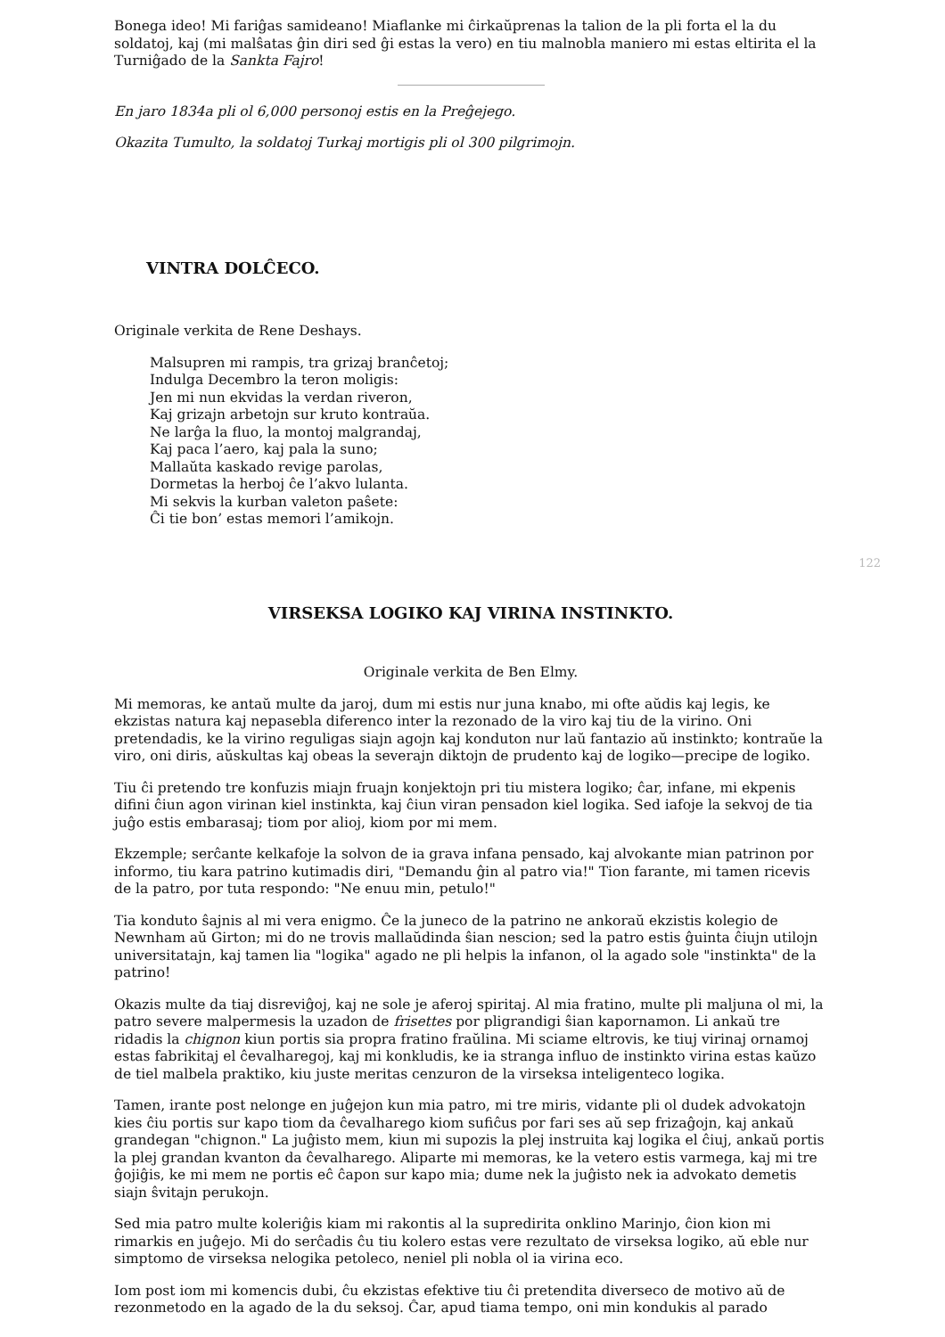Bonega ideo! Mi fariĝas samideano! Miaflanke mi ĉirkaŭprenas la talion de la pli forta el la du soldatoj, kaj (mi malŝatas ĝin diri sed ĝi estas la vero) en tiu malnobla maniero mi estas eltirita el la Turniĝado de la Sankta Fajro!
En jaro 1834a pli ol 6,000 personoj estis en la Preĝejego.
Okazita Tumulto, la soldatoj Turkaj mortigis pli ol 300 pilgrimojn.
VINTRA DOLĈECO.
Originale verkita de Rene Deshays.
Malsupren mi rampis, tra grizaj branĉetoj;
Indulga Decembro la teron moligis:
Jen mi nun ekvidas la verdan riveron,
Kaj grizajn arbetojn sur kruto kontraŭa.
Ne larĝa la fluo, la montoj malgrandaj,
Kaj paca l’aero, kaj pala la suno;
Mallaŭta kaskado revige parolas,
Dormetas la herboj ĉe l’akvo lulanta.
Mi sekvis la kurban valeton paŝete:
Ĉi tie bon’ estas memori l’amikojn.
122
VIRSEKSA LOGIKO KAJ VIRINA INSTINKTO.
Originale verkita de Ben Elmy.
Mi memoras, ke antaŭ multe da jaroj, dum mi estis nur juna knabo, mi ofte aŭdis kaj legis, ke ekzistas natura kaj nepasebla diferenco inter la rezonado de la viro kaj tiu de la virino. Oni pretendadis, ke la virino reguligas siajn agojn kaj konduton nur laŭ fantazio aŭ instinkto; kontraŭe la viro, oni diris, aŭskultas kaj obeas la severajn diktojn de prudento kaj de logiko—precipe de logiko.
Tiu ĉi pretendo tre konfuzis miajn fruajn konjektojn pri tiu mistera logiko; ĉar, infane, mi ekpenis difini ĉiun agon virinan kiel instinkta, kaj ĉiun viran pensadon kiel logika. Sed iafoje la sekvoj de tia juĝo estis embarasaj; tiom por alioj, kiom por mi mem.
Ekzemple; serĉante kelkafoje la solvon de ia grava infana pensado, kaj alvokante mian patrinon por informo, tiu kara patrino kutimadis diri, "Demandu ĝin al patro via!" Tion farante, mi tamen ricevis de la patro, por tuta respondo: "Ne enuu min, petulo!"
Tia konduto ŝajnis al mi vera enigmo. Ĉe la juneco de la patrino ne ankoraŭ ekzistis kolegio de Newnham aŭ Girton; mi do ne trovis mallaŭdinda ŝian nescion; sed la patro estis ĝuinta ĉiujn utilojn universitatajn, kaj tamen lia "logika" agado ne pli helpis la infanon, ol la agado sole "instinkta" de la patrino!
Okazis multe da tiaj disreviĝoj, kaj ne sole je aferoj spiritaj. Al mia fratino, multe pli maljuna ol mi, la patro severe malpermesis la uzadon de frisettes por pligrandigi ŝian kapornamon. Li ankaŭ tre ridadis la chignon kiun portis sia propra fratino fraŭlina. Mi sciame eltrovis, ke tiuj virinaj ornamoj estas fabrikitaj el ĉevalharegoj, kaj mi konkludis, ke ia stranga influo de instinkto virina estas kaŭzo de tiel malbela praktiko, kiu juste meritas cenzuron de la virseksa inteligenteco logika.
Tamen, irante post nelonge en juĝejon kun mia patro, mi tre miris, vidante pli ol dudek advokatojn kies ĉiu portis sur kapo tiom da ĉevalharego kiom sufiĉus por fari ses aŭ sep frizaĝojn, kaj ankaŭ grandegan "chignon." La juĝisto mem, kiun mi supozis la plej instruita kaj logika el ĉiuj, ankaŭ portis la plej grandan kvanton da ĉevalharego. Aliparte mi memoras, ke la vetero estis varmega, kaj mi tre ĝojiĝis, ke mi mem ne portis eĉ ĉapon sur kapo mia; dume nek la juĝisto nek ia advokato demetis siajn ŝvitajn perukojn.
Sed mia patro multe koleriĝis kiam mi rakontis al la supredirita onklino Marinjo, ĉion kion mi rimarkis en juĝejo. Mi do serĉadis ĉu tiu kolero estas vere rezultato de virseksa logiko, aŭ eble nur simptomo de virseksa nelogika petoleco, neniel pli nobla ol ia virina eco.
Iom post iom mi komencis dubi, ĉu ekzistas efektive tiu ĉi pretendita diverseco de motivo aŭ de rezonmetodo en la agado de la du seksoj. Ĉar, apud tiama tempo, oni min kondukis al parado